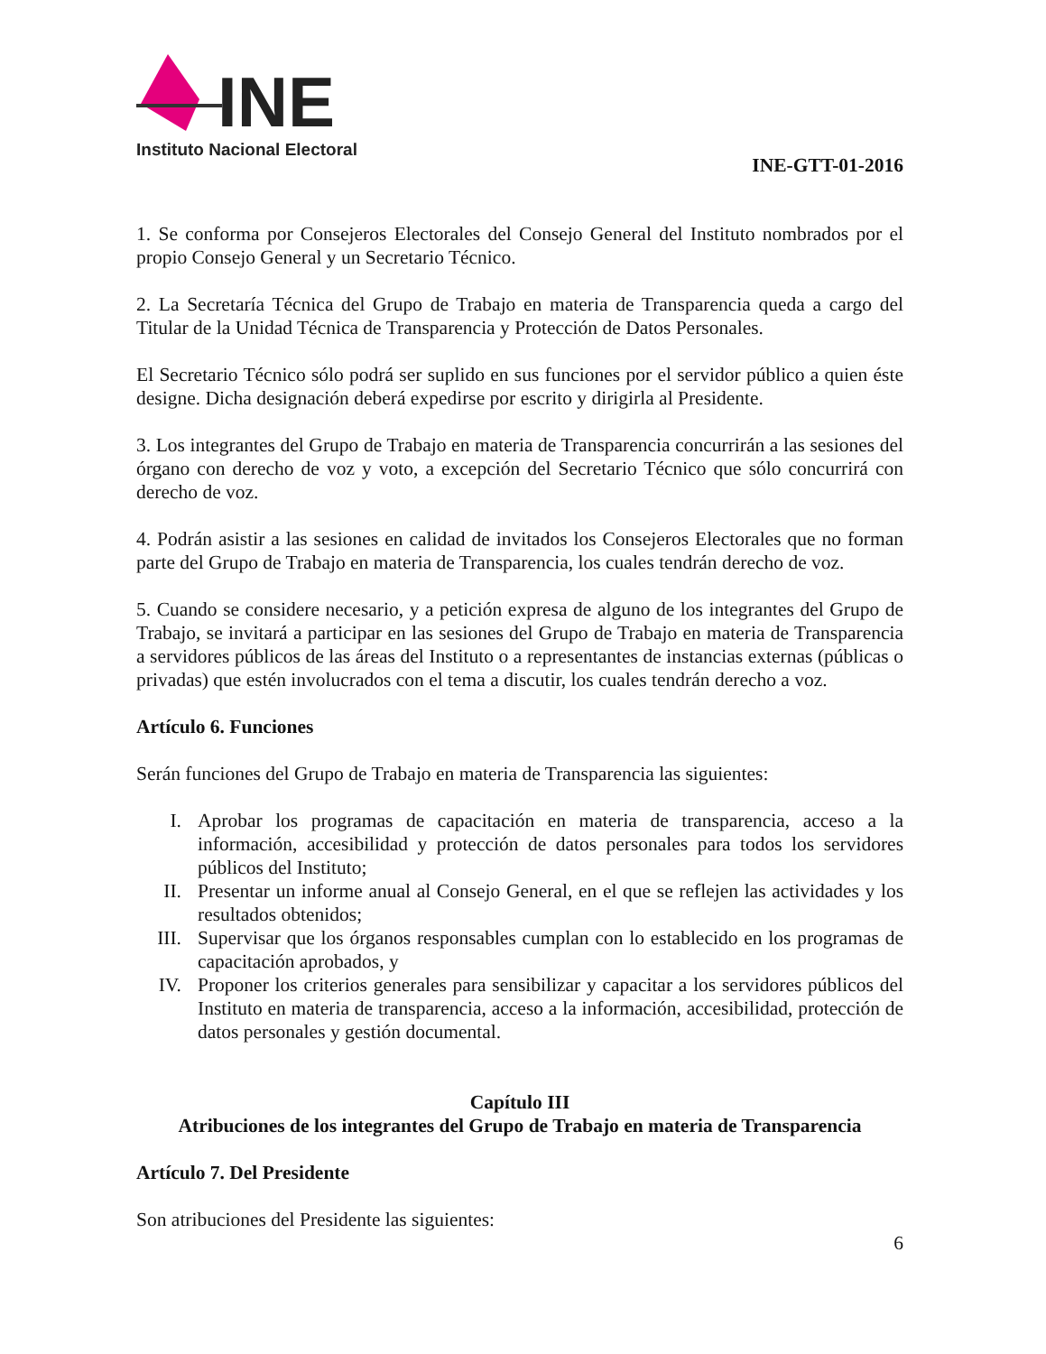INE
Instituto Nacional Electoral
INE-GTT-01-2016
1. Se conforma por Consejeros Electorales del Consejo General del Instituto nombrados por el propio Consejo General y un Secretario Técnico.
2. La Secretaría Técnica del Grupo de Trabajo en materia de Transparencia queda a cargo del Titular de la Unidad Técnica de Transparencia y Protección de Datos Personales.
El Secretario Técnico sólo podrá ser suplido en sus funciones por el servidor público a quien éste designe. Dicha designación deberá expedirse por escrito y dirigirla al Presidente.
3. Los integrantes del Grupo de Trabajo en materia de Transparencia concurrirán a las sesiones del órgano con derecho de voz y voto, a excepción del Secretario Técnico que sólo concurrirá con derecho de voz.
4. Podrán asistir a las sesiones en calidad de invitados los Consejeros Electorales que no forman parte del Grupo de Trabajo en materia de Transparencia, los cuales tendrán derecho de voz.
5. Cuando se considere necesario, y a petición expresa de alguno de los integrantes del Grupo de Trabajo, se invitará a participar en las sesiones del Grupo de Trabajo en materia de Transparencia a servidores públicos de las áreas del Instituto o a representantes de instancias externas (públicas o privadas) que estén involucrados con el tema a discutir, los cuales tendrán derecho a voz.
Artículo 6. Funciones
Serán funciones del Grupo de Trabajo en materia de Transparencia las siguientes:
I. Aprobar los programas de capacitación en materia de transparencia, acceso a la información, accesibilidad y protección de datos personales para todos los servidores públicos del Instituto;
II. Presentar un informe anual al Consejo General, en el que se reflejen las actividades y los resultados obtenidos;
III. Supervisar que los órganos responsables cumplan con lo establecido en los programas de capacitación aprobados, y
IV. Proponer los criterios generales para sensibilizar y capacitar a los servidores públicos del Instituto en materia de transparencia, acceso a la información, accesibilidad, protección de datos personales y gestión documental.
Capítulo III
Atribuciones de los integrantes del Grupo de Trabajo en materia de Transparencia
Artículo 7. Del Presidente
Son atribuciones del Presidente las siguientes:
6